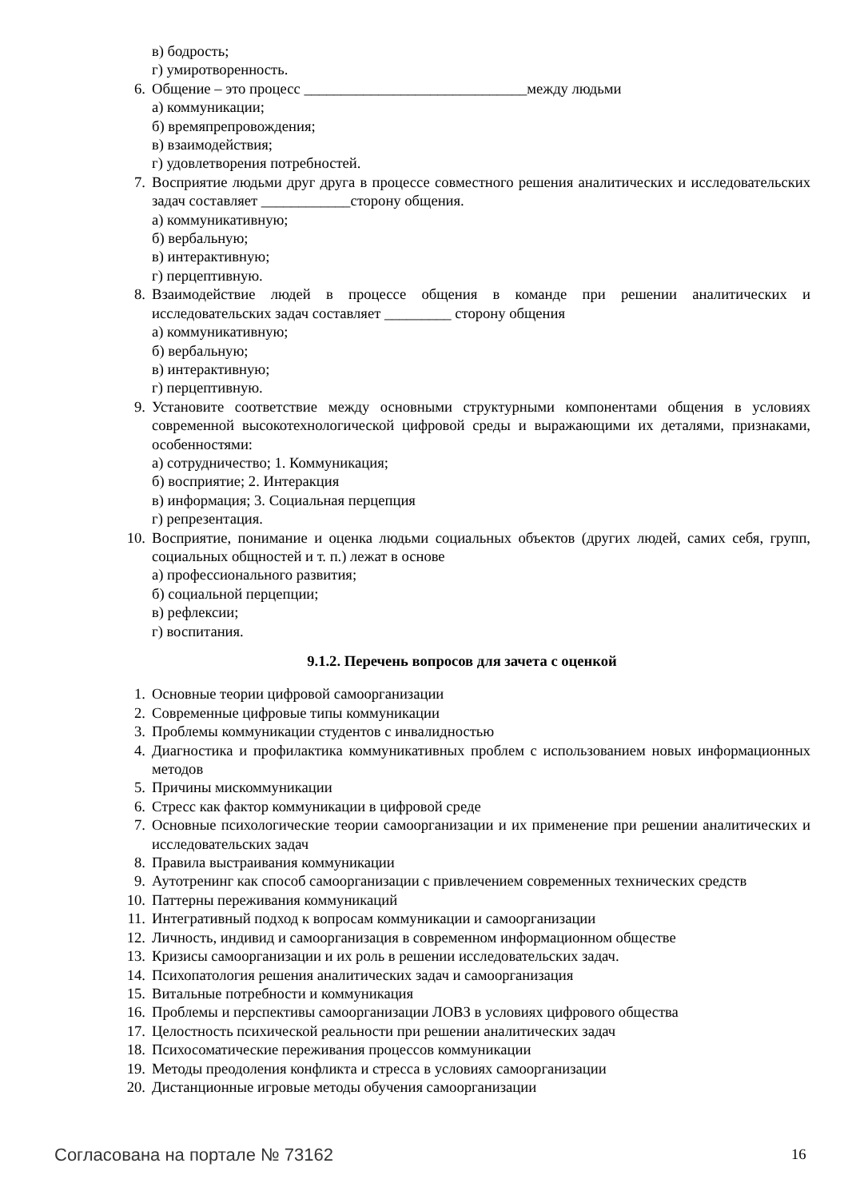в) бодрость;
г) умиротворенность.
6. Общение – это процесс ______________________________между людьми
а) коммуникации;
б) времяпрепровождения;
в) взаимодействия;
г) удовлетворения потребностей.
7. Восприятие людьми друг друга в процессе совместного решения аналитических и исследовательских задач составляет ____________сторону общения.
а) коммуникативную;
б) вербальную;
в) интерактивную;
г) перцептивную.
8. Взаимодействие людей в процессе общения в команде при решении аналитических и исследовательских задач составляет _________ сторону общения
а) коммуникативную;
б) вербальную;
в) интерактивную;
г) перцептивную.
9. Установите соответствие между основными структурными компонентами общения в условиях современной высокотехнологической цифровой среды и выражающими их деталями, признаками, особенностями:
а) сотрудничество; 1. Коммуникация;
б) восприятие; 2. Интеракция
в) информация; 3. Социальная перцепция
г) репрезентация.
10. Восприятие, понимание и оценка людьми социальных объектов (других людей, самих себя, групп, социальных общностей и т. п.) лежат в основе
а) профессионального развития;
б) социальной перцепции;
в) рефлексии;
г) воспитания.
9.1.2. Перечень вопросов для зачета с оценкой
1. Основные теории цифровой самоорганизации
2. Современные цифровые типы коммуникации
3. Проблемы коммуникации студентов с инвалидностью
4. Диагностика и профилактика коммуникативных проблем с использованием новых информационных методов
5. Причины мискоммуникации
6. Стресс как фактор коммуникации в цифровой среде
7. Основные психологические теории самоорганизации и их применение при решении аналитических и исследовательских задач
8. Правила выстраивания коммуникации
9. Аутотренинг как способ самоорганизации с привлечением современных технических средств
10. Паттерны переживания коммуникаций
11. Интегративный подход к вопросам коммуникации и самоорганизации
12. Личность, индивид и самоорганизация в современном информационном обществе
13. Кризисы самоорганизации и их роль в решении исследовательских задач.
14. Психопатология решения аналитических задач и самоорганизация
15. Витальные потребности и коммуникация
16. Проблемы и перспективы самоорганизации ЛОВЗ в условиях цифрового общества
17. Целостность психической реальности при решении аналитических задач
18. Психосоматические переживания процессов коммуникации
19. Методы преодоления конфликта и стресса в условиях самоорганизации
20. Дистанционные игровые методы обучения самоорганизации
Согласована на портале № 73162 16